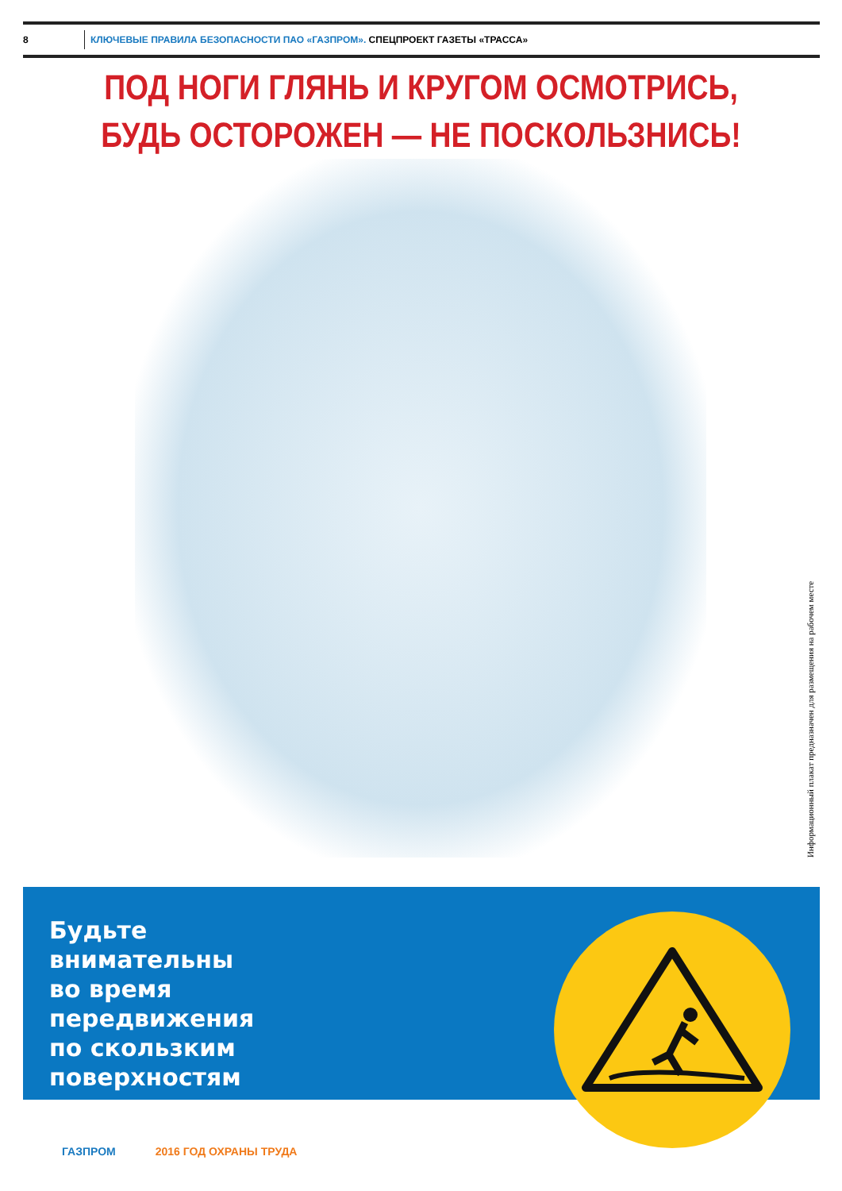8
КЛЮЧЕВЫЕ ПРАВИЛА БЕЗОПАСНОСТИ ПАО «ГАЗПРОМ». СПЕЦПРОЕКТ ГАЗЕТЫ «ТРАССА»
ПОД НОГИ ГЛЯНЬ И КРУГОМ ОСМОТРИСЬ,
БУДЬ ОСТОРОЖЕН — НЕ ПОСКОЛЬЗНИСЬ!
Информационный плакат предназначен для размещения на рабочем месте
Будьте
внимательны
во время
передвижения
по скользким
поверхностям
ГАЗПРОМ 2016 ГОД ОХРАНЫ ТРУДА